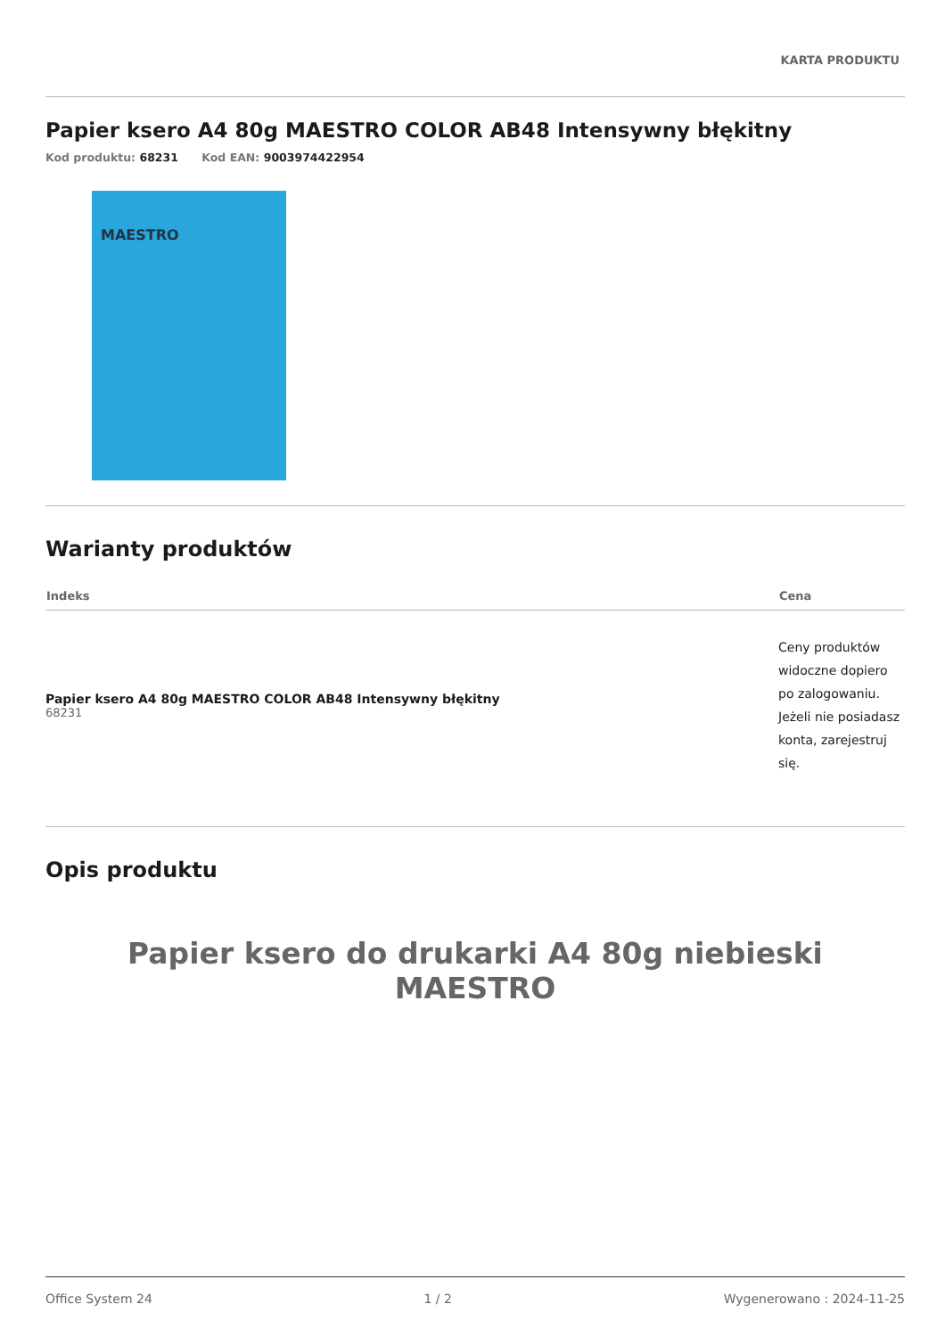KARTA PRODUKTU
Papier ksero A4 80g MAESTRO COLOR AB48 Intensywny błękitny
Kod produktu: 68231 Kod EAN: 9003974422954
MAESTRO
Warianty produktów
| Indeks | Cena |
| --- | --- |
| Papier ksero A4 80g MAESTRO COLOR AB48 Intensywny błękitny 68231 | Ceny produktów widoczne dopiero po zalogowaniu. Jeżeli nie posiadasz konta, zarejestruj się. |
Opis produktu
Papier ksero do drukarki A4 80g niebieski MAESTRO
Office System 24 1 / 2 Wygenerowano : 2024-11-25